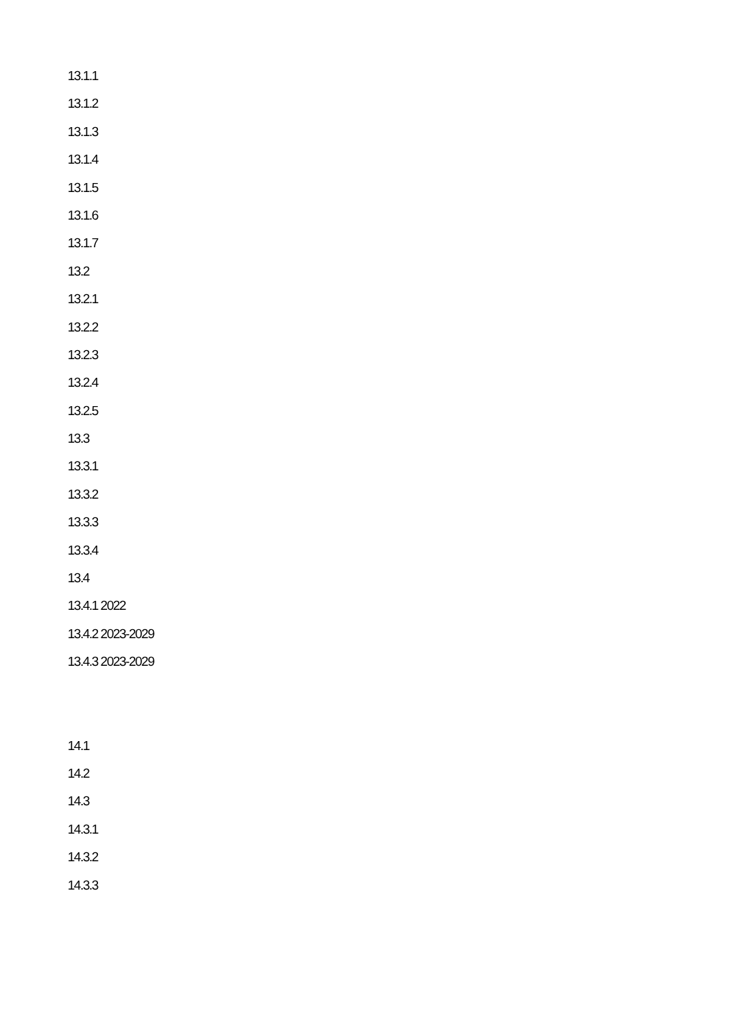13.1.1
13.1.2
13.1.3
13.1.4
13.1.5
13.1.6
13.1.7
13.2
13.2.1
13.2.2
13.2.3
13.2.4
13.2.5
13.3
13.3.1
13.3.2
13.3.3
13.3.4
13.4
13.4.1 2022
13.4.2 2023-2029
13.4.3 2023-2029
14.1
14.2
14.3
14.3.1
14.3.2
14.3.3